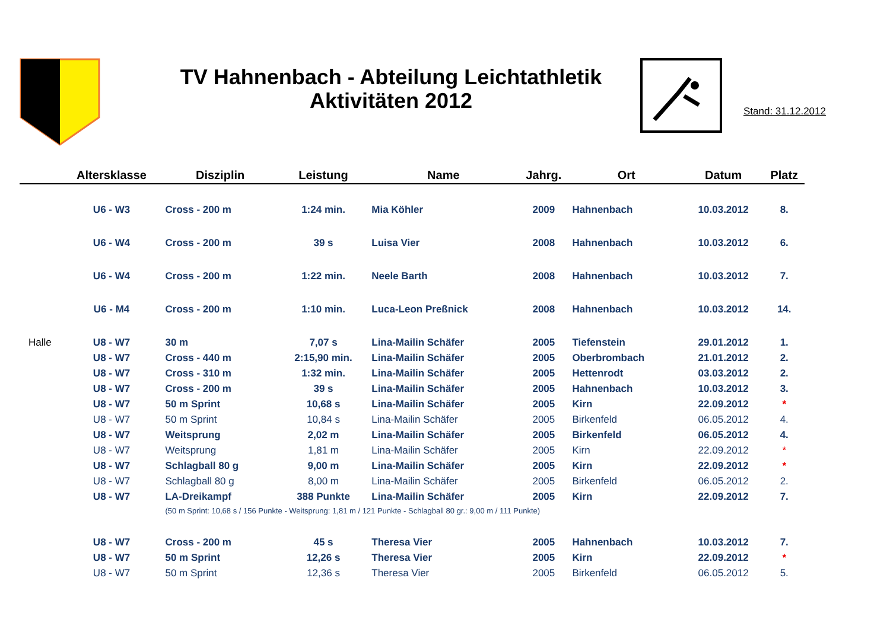TV Hahnenbach - Abteilung Leichtathletik
Aktivitäten 2012
Stand: 31.12.2012
| | Altersklasse | Disziplin | Leistung | Name | Jahrg. | Ort | Datum | Platz |
| --- | --- | --- | --- | --- | --- | --- | --- | --- |
| | U6 - W3 | Cross - 200 m | 1:24 min. | Mia Köhler | 2009 | Hahnenbach | 10.03.2012 | 8. |
| | U6 - W4 | Cross - 200 m | 39 s | Luisa Vier | 2008 | Hahnenbach | 10.03.2012 | 6. |
| | U6 - W4 | Cross - 200 m | 1:22 min. | Neele Barth | 2008 | Hahnenbach | 10.03.2012 | 7. |
| | U6 - M4 | Cross - 200 m | 1:10 min. | Luca-Leon Preßnick | 2008 | Hahnenbach | 10.03.2012 | 14. |
| Halle | U8 - W7 | 30 m | 7,07 s | Lina-Mailin Schäfer | 2005 | Tiefenstein | 29.01.2012 | 1. |
| | U8 - W7 | Cross - 440 m | 2:15,90 min. | Lina-Mailin Schäfer | 2005 | Oberbrombach | 21.01.2012 | 2. |
| | U8 - W7 | Cross - 310 m | 1:32 min. | Lina-Mailin Schäfer | 2005 | Hettenrodt | 03.03.2012 | 2. |
| | U8 - W7 | Cross - 200 m | 39 s | Lina-Mailin Schäfer | 2005 | Hahnenbach | 10.03.2012 | 3. |
| | U8 - W7 | 50 m Sprint | 10,68 s | Lina-Mailin Schäfer | 2005 | Kirn | 22.09.2012 | * |
| | U8 - W7 | 50 m Sprint | 10,84 s | Lina-Mailin Schäfer | 2005 | Birkenfeld | 06.05.2012 | 4. |
| | U8 - W7 | Weitsprung | 2,02 m | Lina-Mailin Schäfer | 2005 | Birkenfeld | 06.05.2012 | 4. |
| | U8 - W7 | Weitsprung | 1,81 m | Lina-Mailin Schäfer | 2005 | Kirn | 22.09.2012 | * |
| | U8 - W7 | Schlagball 80 g | 9,00 m | Lina-Mailin Schäfer | 2005 | Kirn | 22.09.2012 | * |
| | U8 - W7 | Schlagball 80 g | 8,00 m | Lina-Mailin Schäfer | 2005 | Birkenfeld | 06.05.2012 | 2. |
| | U8 - W7 | LA-Dreikampf | 388 Punkte | Lina-Mailin Schäfer | 2005 | Kirn | 22.09.2012 | 7. |
| | | (50 m Sprint: 10,68 s / 156 Punkte - Weitsprung: 1,81 m / 121 Punkte - Schlagball 80 gr.: 9,00 m / 111 Punkte) | | | | | | |
| | U8 - W7 | Cross - 200 m | 45 s | Theresa Vier | 2005 | Hahnenbach | 10.03.2012 | 7. |
| | U8 - W7 | 50 m Sprint | 12,26 s | Theresa Vier | 2005 | Kirn | 22.09.2012 | * |
| | U8 - W7 | 50 m Sprint | 12,36 s | Theresa Vier | 2005 | Birkenfeld | 06.05.2012 | 5. |